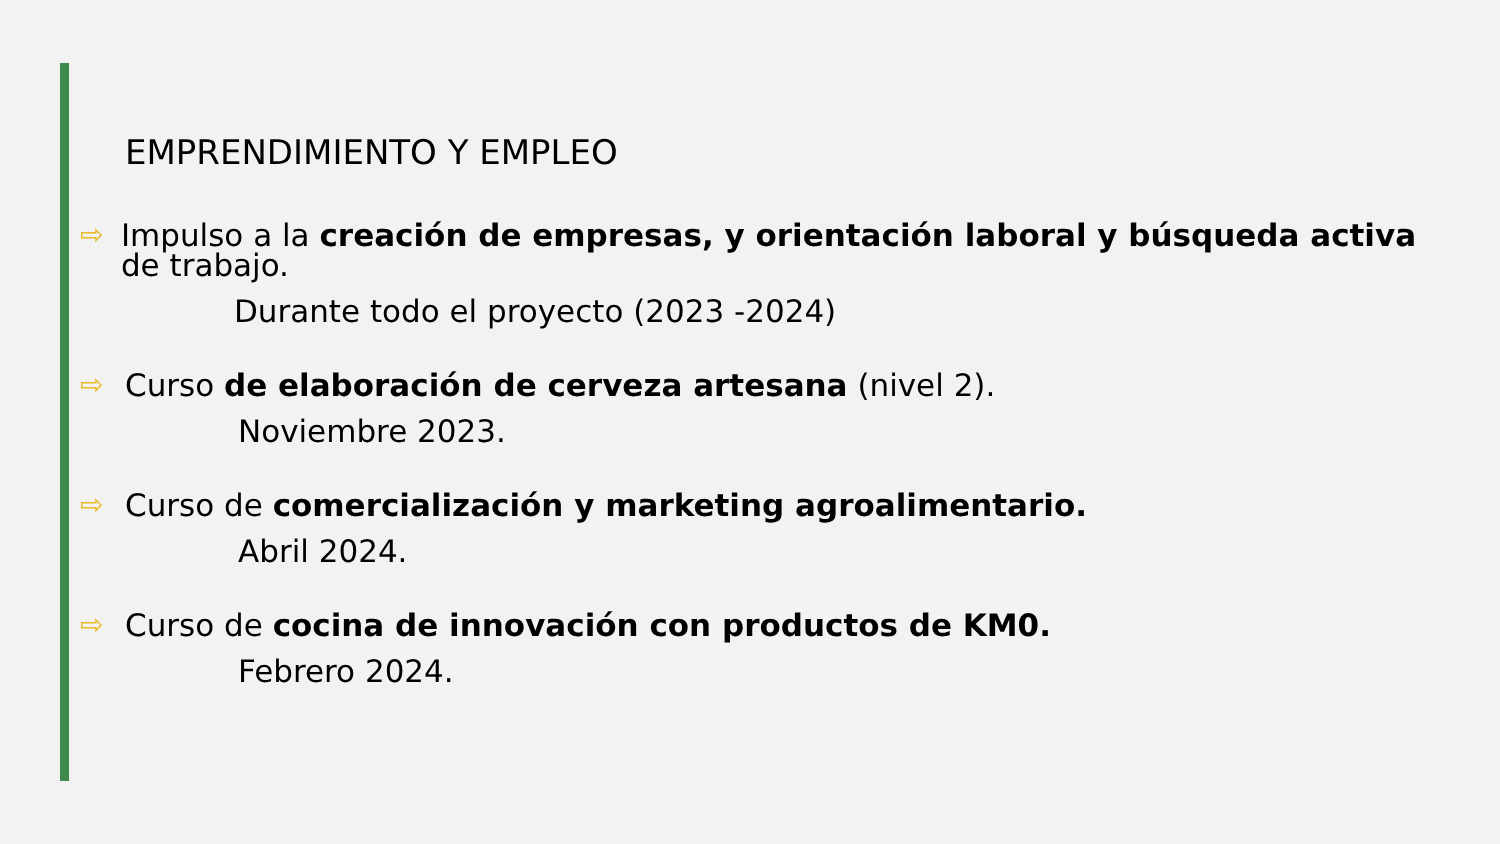EMPRENDIMIENTO Y EMPLEO
⇨ Impulso a la creación de empresas, y orientación laboral y búsqueda activa de trabajo.
Durante todo el proyecto (2023 -2024)
⇨ Curso de elaboración de cerveza artesana (nivel 2).
Noviembre 2023.
⇨ Curso de comercialización y marketing agroalimentario.
Abril 2024.
⇨ Curso de cocina de innovación con productos de KM0.
Febrero 2024.